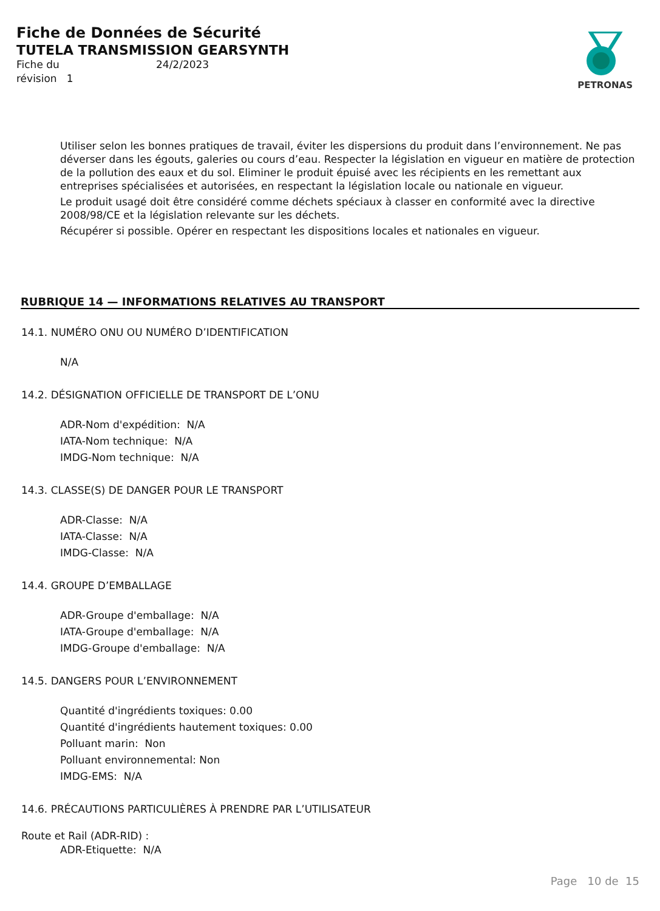Fiche de Données de Sécurité
TUTELA TRANSMISSION GEARSYNTH
Fiche du
révision 1
24/2/2023
PETRONAS
Utiliser selon les bonnes pratiques de travail, éviter les dispersions du produit dans l’environnement. Ne pas déverser dans les égouts, galeries ou cours d’eau. Respecter la législation en vigueur en matière de protection de la pollution des eaux et du sol. Eliminer le produit épuisé avec les récipients en les remettant aux entreprises spécialisées et autorisées, en respectant la législation locale ou nationale en vigueur.
Le produit usagé doit être considéré comme déchets spéciaux à classer en conformité avec la directive 2008/98/CE et la législation relevante sur les déchets.
Récupérer si possible. Opérer en respectant les dispositions locales et nationales en vigueur.
RUBRIQUE 14 — INFORMATIONS RELATIVES AU TRANSPORT
14.1. NUMÉRO ONU OU NUMÉRO D’IDENTIFICATION
N/A
14.2. DÉSIGNATION OFFICIELLE DE TRANSPORT DE L’ONU
ADR-Nom d'expédition: N/A
IATA-Nom technique: N/A
IMDG-Nom technique: N/A
14.3. CLASSE(S) DE DANGER POUR LE TRANSPORT
ADR-Classe: N/A
IATA-Classe: N/A
IMDG-Classe: N/A
14.4. GROUPE D’EMBALLAGE
ADR-Groupe d'emballage: N/A
IATA-Groupe d'emballage: N/A
IMDG-Groupe d'emballage: N/A
14.5. DANGERS POUR L’ENVIRONNEMENT
Quantité d'ingrédients toxiques: 0.00
Quantité d'ingrédients hautement toxiques: 0.00
Polluant marin: Non
Polluant environnemental: Non
IMDG-EMS: N/A
14.6. PRÉCAUTIONS PARTICULIÈRES À PRENDRE PAR L’UTILISATEUR
Route et Rail (ADR-RID) :
ADR-Etiquette: N/A
Page 10 de 15